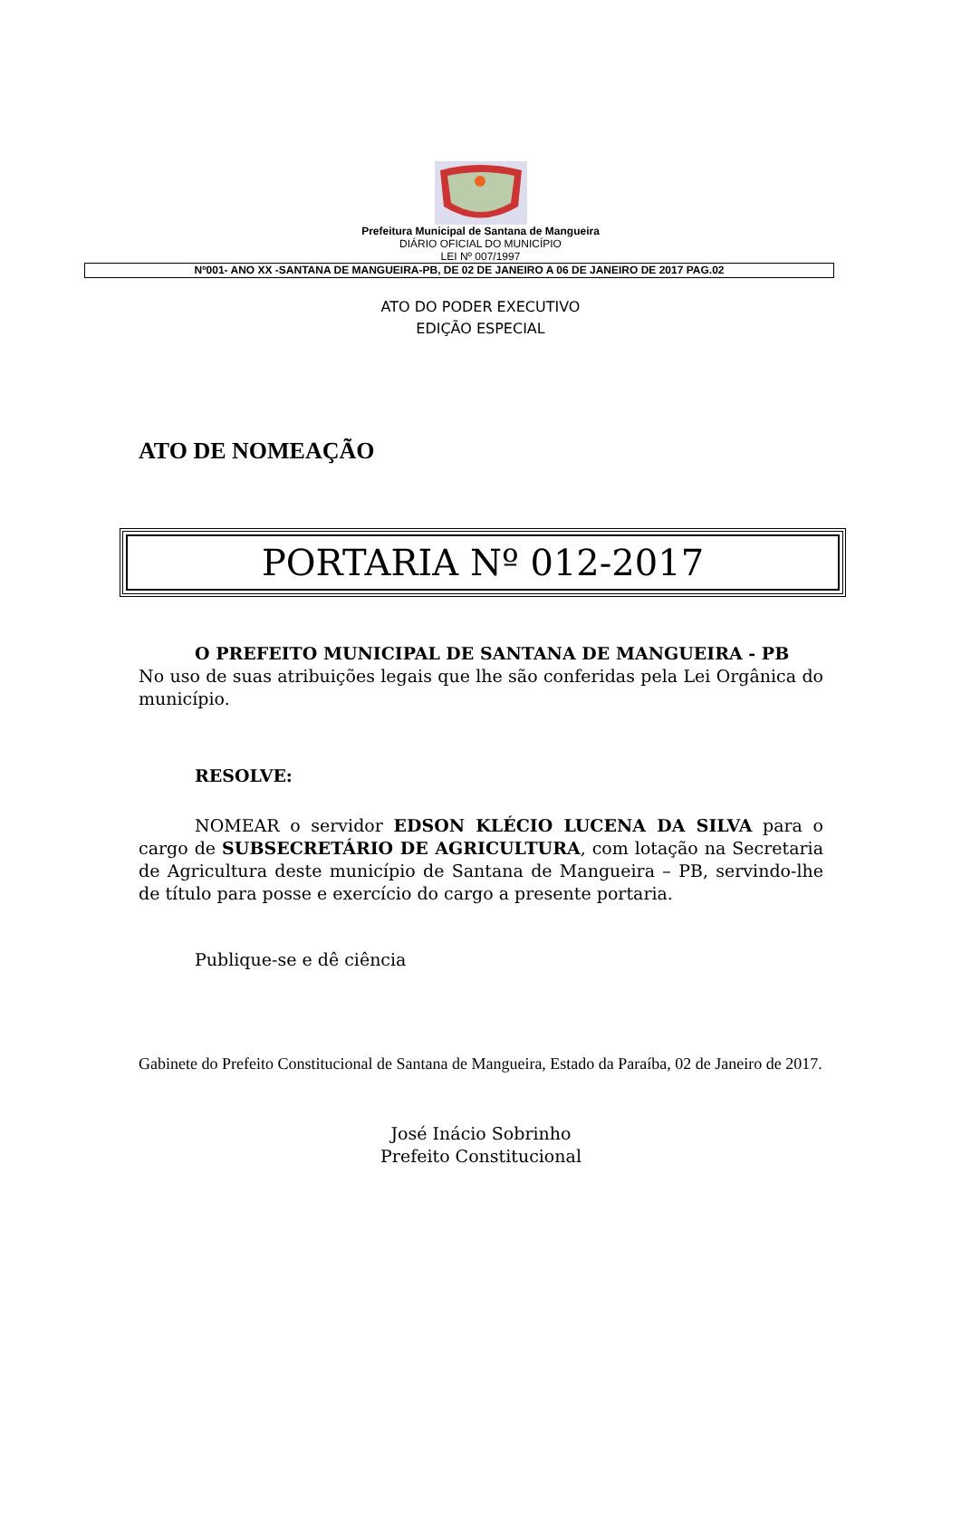Prefeitura Municipal de Santana de Mangueira
DIÁRIO OFICIAL DO MUNICÍPIO
LEI Nº 007/1997
Nº001- ANO XX -SANTANA DE MANGUEIRA-PB, DE 02 DE JANEIRO A 06 DE JANEIRO DE 2017 PAG.02
ATO DO PODER EXECUTIVO
EDIÇÃO ESPECIAL
ATO DE NOMEAÇÃO
PORTARIA Nº 012-2017
O PREFEITO MUNICIPAL DE SANTANA DE MANGUEIRA - PB
No uso de suas atribuições legais que lhe são conferidas pela Lei Orgânica do município.
RESOLVE:
NOMEAR o servidor EDSON KLÉCIO LUCENA DA SILVA para o cargo de SUBSECRETÁRIO DE AGRICULTURA, com lotação na Secretaria de Agricultura deste município de Santana de Mangueira – PB, servindo-lhe de título para posse e exercício do cargo a presente portaria.
Publique-se e dê ciência
Gabinete do Prefeito Constitucional de Santana de Mangueira, Estado da Paraíba, 02 de Janeiro de 2017.
José Inácio Sobrinho
Prefeito Constitucional